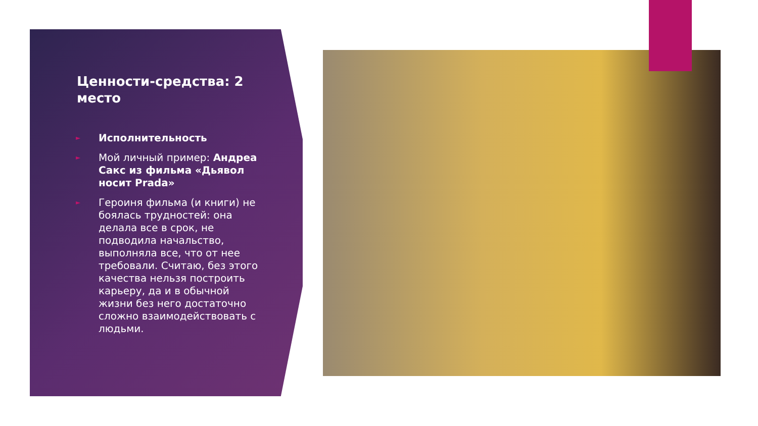Ценности-средства: 2 место
► Исполнительность
► Мой личный пример: Андреа Сакс из фильма «Дьявол носит Prada»
► Героиня фильма (и книги) не боялась трудностей: она делала все в срок, не подводила начальство, выполняла все, что от нее требовали. Считаю, без этого качества нельзя построить карьеру, да и в обычной жизни без него достаточно сложно взаимодействовать с людьми.